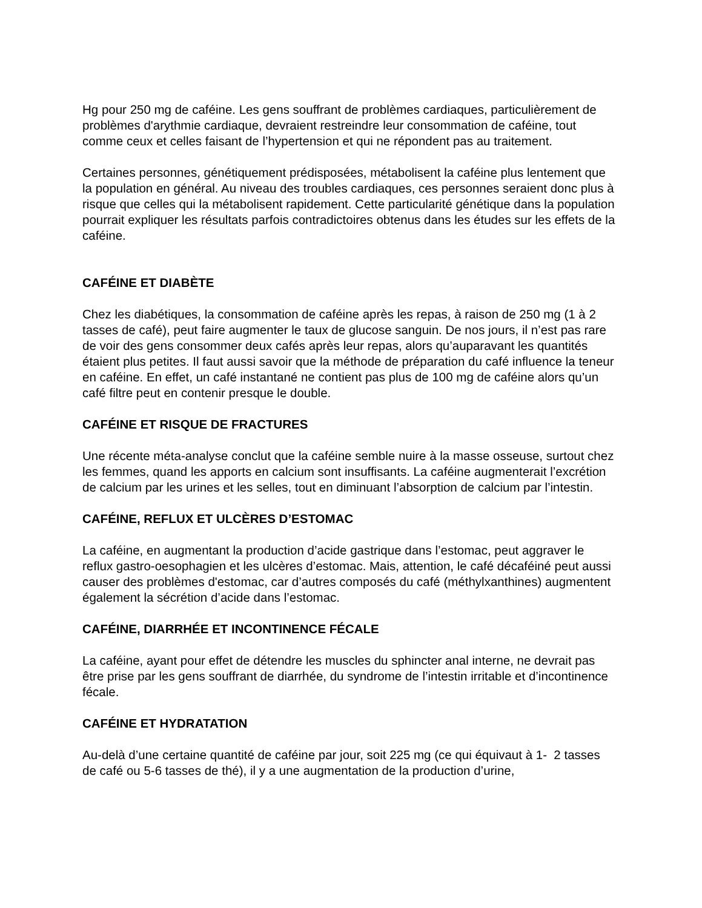Hg pour 250 mg de caféine. Les gens souffrant de problèmes cardiaques, particulièrement de problèmes d'arythmie cardiaque, devraient restreindre leur consommation de caféine, tout comme ceux et celles faisant de l’hypertension et qui ne répondent pas au traitement.
Certaines personnes, génétiquement prédisposées, métabolisent la caféine plus lentement que la population en général. Au niveau des troubles cardiaques, ces personnes seraient donc plus à risque que celles qui la métabolisent rapidement. Cette particularité génétique dans la population pourrait expliquer les résultats parfois contradictoires obtenus dans les études sur les effets de la caféine.
CAFÉINE ET DIABÈTE
Chez les diabétiques, la consommation de caféine après les repas, à raison de 250 mg (1 à 2 tasses de café), peut faire augmenter le taux de glucose sanguin. De nos jours, il n’est pas rare de voir des gens consommer deux cafés après leur repas, alors qu’auparavant les quantités étaient plus petites. Il faut aussi savoir que la méthode de préparation du café influence la teneur en caféine. En effet, un café instantané ne contient pas plus de 100 mg de caféine alors qu’un café filtre peut en contenir presque le double.
CAFÉINE ET RISQUE DE FRACTURES
Une récente méta-analyse conclut que la caféine semble nuire à la masse osseuse, surtout chez les femmes, quand les apports en calcium sont insuffisants. La caféine augmenterait l’excrétion de calcium par les urines et les selles, tout en diminuant l’absorption de calcium par l’intestin.
CAFÉINE, REFLUX ET ULCÈRES D’ESTOMAC
La caféine, en augmentant la production d’acide gastrique dans l’estomac, peut aggraver le reflux gastro-oesophagien et les ulcères d’estomac. Mais, attention, le café décaféiné peut aussi causer des problèmes d'estomac, car d’autres composés du café (méthylxanthines) augmentent également la sécrétion d’acide dans l’estomac.
CAFÉINE, DIARRHÉE ET INCONTINENCE FÉCALE
La caféine, ayant pour effet de détendre les muscles du sphincter anal interne, ne devrait pas être prise par les gens souffrant de diarrhée, du syndrome de l’intestin irritable et d’incontinence fécale.
CAFÉINE ET HYDRATATION
Au-delà d’une certaine quantité de caféine par jour, soit 225 mg (ce qui équivaut à 1- 2 tasses de café ou 5-6 tasses de thé), il y a une augmentation de la production d’urine,